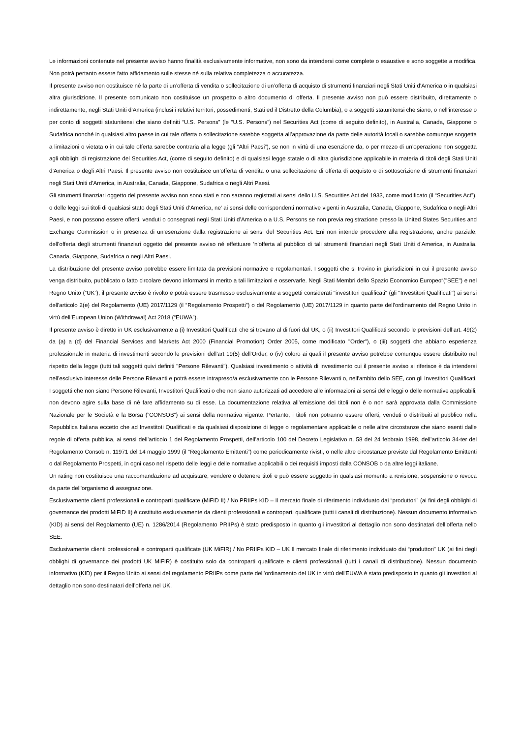Le informazioni contenute nel presente avviso hanno finalità esclusivamente informative, non sono da intendersi come complete o esaustive e sono soggette a modifica. Non potrà pertanto essere fatto affidamento sulle stesse né sulla relativa completezza o accuratezza.
Il presente avviso non costituisce né fa parte di un’offerta di vendita o sollecitazione di un’offerta di acquisto di strumenti finanziari negli Stati Uniti d’America o in qualsiasi altra giurisdizione. Il presente comunicato non costituisce un prospetto o altro documento di offerta. Il presente avviso non può essere distribuito, direttamente o indirettamente, negli Stati Uniti d’America (inclusi i relativi territori, possedimenti, Stati ed il Distretto della Columbia), o a soggetti statunitensi che siano, o nell’interesse o per conto di soggetti statunitensi che siano definiti “U.S. Persons” (le “U.S. Persons”) nel Securities Act (come di seguito definito), in Australia, Canada, Giappone o Sudafrica nonché in qualsiasi altro paese in cui tale offerta o sollecitazione sarebbe soggetta all’approvazione da parte delle autorità locali o sarebbe comunque soggetta a limitazioni o vietata o in cui tale offerta sarebbe contraria alla legge (gli “Altri Paesi”), se non in virtù di una esenzione da, o per mezzo di un’operazione non soggetta agli obblighi di registrazione del Securities Act, (come di seguito definito) e di qualsiasi legge statale o di altra giurisdizione applicabile in materia di titoli degli Stati Uniti d’America o degli Altri Paesi. Il presente avviso non costituisce un’offerta di vendita o una sollecitazione di offerta di acquisto o di sottoscrizione di strumenti finanziari negli Stati Uniti d’America, in Australia, Canada, Giappone, Sudafrica o negli Altri Paesi.
Gli strumenti finanziari oggetto del presente avviso non sono stati e non saranno registrati ai sensi dello U.S. Securities Act del 1933, come modificato (il “Securities Act”), o delle leggi sui titoli di qualsiasi stato degli Stati Uniti d’America, ne’ ai sensi delle corrispondenti normative vigenti in Australia, Canada, Giappone, Sudafrica o negli Altri Paesi, e non possono essere offerti, venduti o consegnati negli Stati Uniti d’America o a U.S. Persons se non previa registrazione presso la United States Securities and Exchange Commission o in presenza di un’esenzione dalla registrazione ai sensi del Securities Act. Eni non intende procedere alla registrazione, anche parziale, dell’offerta degli strumenti finanziari oggetto del presente avviso né effettuare ’n'offerta al pubblico di tali strumenti finanziari negli Stati Uniti d'America, in Australia, Canada, Giappone, Sudafrica o negli Altri Paesi.
La distribuzione del presente avviso potrebbe essere limitata da previsioni normative e regolamentari. I soggetti che si trovino in giurisdizioni in cui il presente avviso venga distribuito, pubblicato o fatto circolare devono informarsi in merito a tali limitazioni e osservarle. Negli Stati Membri dello Spazio Economico Europeo“("SEE") e nel Regno Unito (“UK”), il presente avviso è rivolto e potrà essere trasmesso esclusivamente a soggetti considerati "investitori qualificati" (gli "Investitori Qualificati") ai sensi dell'articolo 2(e) del Regolamento (UE) 2017/1129 (il “Regolamento Prospetti”) o del Regolamento (UE) 2017/1129 in quanto parte dell’ordinamento del Regno Unito in virtù dell’European Union (Withdrawal) Act 2018 (“EUWA”).
Il presente avviso è diretto in UK esclusivamente a (i) Investitori Qualificati che si trovano al di fuori dal UK, o (ii) Investitori Qualificati secondo le previsioni dell’art. 49(2) da (a) a (d) del Financial Services and Markets Act 2000 (Financial Promotion) Order 2005, come modificato "Order"), o (iii) soggetti che abbiano esperienza professionale in materia di investimenti secondo le previsioni dell'art 19(5) dell’Order, o (iv) coloro ai quali il presente avviso potrebbe comunque essere distribuito nel rispetto della legge (tutti tali soggetti quivi definiti "Persone Rilevanti"). Qualsiasi investimento o attività di investimento cui il presente avviso si riferisce è da intendersi nell’esclusivo interesse delle Persone Rilevanti e potrà essere intrapreso/a esclusivamente con le Persone Rilevanti o, nell'ambito dello SEE, con gli Investitori Qualificati. I soggetti che non siano Persone Rilevanti, Investitori Qualificati o che non siano autorizzati ad accedere alle informazioni ai sensi delle leggi o delle normative applicabili, non devono agire sulla base di né fare affidamento su di esse. La documentazione relativa all’emissione dei titoli non è o non sarà approvata dalla Commissione Nazionale per le Società e la Borsa (“CONSOB”) ai sensi della normativa vigente. Pertanto, i titoli non potranno essere offerti, venduti o distribuiti al pubblico nella Repubblica Italiana eccetto che ad Investitoti Qualificati e da qualsiasi disposizione di legge o regolamentare applicabile o nelle altre circostanze che siano esenti dalle regole di offerta pubblica, ai sensi dell’articolo 1 del Regolamento Prospetti, dell’articolo 100 del Decreto Legislativo n. 58 del 24 febbraio 1998, dell’articolo 34-ter del Regolamento Consob n. 11971 del 14 maggio 1999 (il “Regolamento Emittenti”) come periodicamente rivisti, o nelle altre circostanze previste dal Regolamento Emittenti o dal Regolamento Prospetti, in ogni caso nel rispetto delle leggi e delle normative applicabili o dei requisiti imposti dalla CONSOB o da altre leggi italiane.
Un rating non costituisce una raccomandazione ad acquistare, vendere o detenere titoli e può essere soggetto in qualsiasi momento a revisione, sospensione o revoca da parte dell'organismo di assegnazione.
Esclusivamente clienti professionali e controparti qualificate (MiFID II) / No PRIIPs KID – Il mercato finale di riferimento individuato dai “produttori” (ai fini degli obblighi di governance dei prodotti MiFID II) è costituito esclusivamente da clienti professionali e controparti qualificate (tutti i canali di distribuzione). Nessun documento informativo (KID) ai sensi del Regolamento (UE) n. 1286/2014 (Regolamento PRIIPs) è stato predisposto in quanto gli investitori al dettaglio non sono destinatari dell’offerta nello SEE.
Esclusivamente clienti professionali e controparti qualificate (UK MiFIR) / No PRIIPs KID – UK Il mercato finale di riferimento individuato dai “produttori” UK (ai fini degli obblighi di governance dei prodotti UK MiFIR) è costituito solo da controparti qualificate e clienti professionali (tutti i canali di distribuzione). Nessun documento informativo (KID) per il Regno Unito ai sensi del regolamento PRIIPs come parte dell’ordinamento del UK in virtù dell'EUWA è stato predisposto in quanto gli investitori al dettaglio non sono destinatari dell’offerta nel UK.